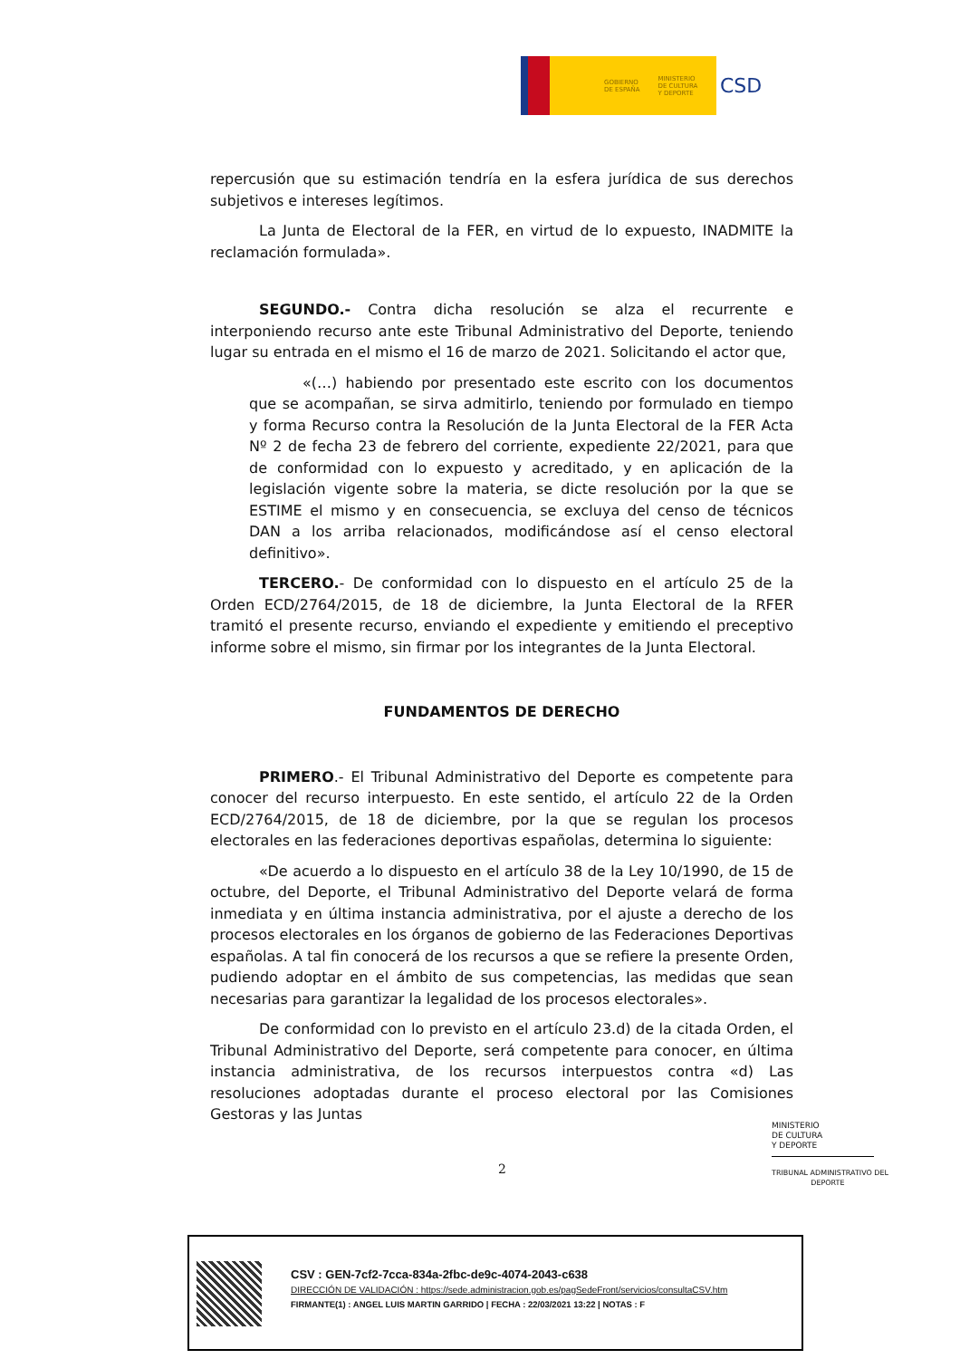GOBIERNO
DE ESPAÑA MINISTERIO
DE CULTURA
Y DEPORTE
CSD
repercusión que su estimación tendría en la esfera jurídica de sus derechos subjetivos e intereses legítimos.
La Junta de Electoral de la FER, en virtud de lo expuesto, INADMITE la reclamación formulada».
SEGUNDO.- Contra dicha resolución se alza el recurrente e interponiendo recurso ante este Tribunal Administrativo del Deporte, teniendo lugar su entrada en el mismo el 16 de marzo de 2021. Solicitando el actor que,
«(…) habiendo por presentado este escrito con los documentos que se acompañan, se sirva admitirlo, teniendo por formulado en tiempo y forma Recurso contra la Resolución de la Junta Electoral de la FER Acta Nº 2 de fecha 23 de febrero del corriente, expediente 22/2021, para que de conformidad con lo expuesto y acreditado, y en aplicación de la legislación vigente sobre la materia, se dicte resolución por la que se ESTIME el mismo y en consecuencia, se excluya del censo de técnicos DAN a los arriba relacionados, modificándose así el censo electoral definitivo».
TERCERO.- De conformidad con lo dispuesto en el artículo 25 de la Orden ECD/2764/2015, de 18 de diciembre, la Junta Electoral de la RFER tramitó el presente recurso, enviando el expediente y emitiendo el preceptivo informe sobre el mismo, sin firmar por los integrantes de la Junta Electoral.
FUNDAMENTOS DE DERECHO
PRIMERO.- El Tribunal Administrativo del Deporte es competente para conocer del recurso interpuesto. En este sentido, el artículo 22 de la Orden ECD/2764/2015, de 18 de diciembre, por la que se regulan los procesos electorales en las federaciones deportivas españolas, determina lo siguiente:
«De acuerdo a lo dispuesto en el artículo 38 de la Ley 10/1990, de 15 de octubre, del Deporte, el Tribunal Administrativo del Deporte velará de forma inmediata y en última instancia administrativa, por el ajuste a derecho de los procesos electorales en los órganos de gobierno de las Federaciones Deportivas españolas. A tal fin conocerá de los recursos a que se refiere la presente Orden, pudiendo adoptar en el ámbito de sus competencias, las medidas que sean necesarias para garantizar la legalidad de los procesos electorales».
De conformidad con lo previsto en el artículo 23.d) de la citada Orden, el Tribunal Administrativo del Deporte, será competente para conocer, en última instancia administrativa, de los recursos interpuestos contra «d) Las resoluciones adoptadas durante el proceso electoral por las Comisiones Gestoras y las Juntas
MINISTERIO
DE CULTURA
Y DEPORTE
TRIBUNAL ADMINISTRATIVO DEL
DEPORTE
2
CSV : GEN-7cf2-7cca-834a-2fbc-de9c-4074-2043-c638
DIRECCIÓN DE VALIDACIÓN : https://sede.administracion.gob.es/pagSedeFront/servicios/consultaCSV.htm
FIRMANTE(1) : ANGEL LUIS MARTIN GARRIDO | FECHA : 22/03/2021 13:22 | NOTAS : F